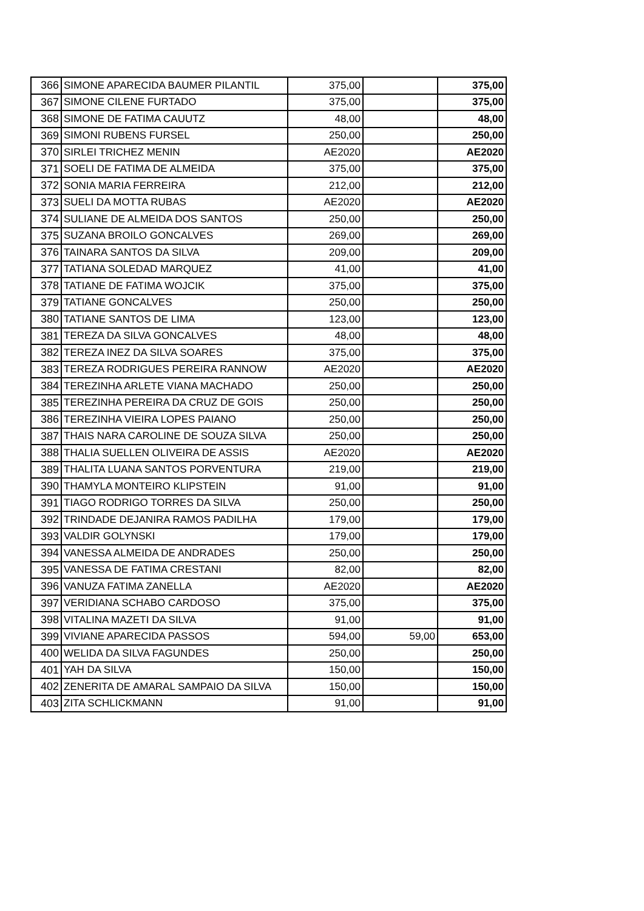| 366 | SIMONE APARECIDA BAUMER PILANTIL | 375,00 | | 375,00 |
| 367 | SIMONE CILENE FURTADO | 375,00 | | 375,00 |
| 368 | SIMONE DE FATIMA CAUUTZ | 48,00 | | 48,00 |
| 369 | SIMONI RUBENS FURSEL | 250,00 | | 250,00 |
| 370 | SIRLEI TRICHEZ MENIN | AE2020 | | AE2020 |
| 371 | SOELI DE FATIMA DE ALMEIDA | 375,00 | | 375,00 |
| 372 | SONIA MARIA FERREIRA | 212,00 | | 212,00 |
| 373 | SUELI DA MOTTA RUBAS | AE2020 | | AE2020 |
| 374 | SULIANE DE ALMEIDA DOS SANTOS | 250,00 | | 250,00 |
| 375 | SUZANA BROILO GONCALVES | 269,00 | | 269,00 |
| 376 | TAINARA SANTOS DA SILVA | 209,00 | | 209,00 |
| 377 | TATIANA SOLEDAD MARQUEZ | 41,00 | | 41,00 |
| 378 | TATIANE DE FATIMA WOJCIK | 375,00 | | 375,00 |
| 379 | TATIANE GONCALVES | 250,00 | | 250,00 |
| 380 | TATIANE SANTOS DE LIMA | 123,00 | | 123,00 |
| 381 | TEREZA DA SILVA GONCALVES | 48,00 | | 48,00 |
| 382 | TEREZA INEZ DA SILVA SOARES | 375,00 | | 375,00 |
| 383 | TEREZA RODRIGUES PEREIRA RANNOW | AE2020 | | AE2020 |
| 384 | TEREZINHA ARLETE VIANA MACHADO | 250,00 | | 250,00 |
| 385 | TEREZINHA PEREIRA DA CRUZ DE GOIS | 250,00 | | 250,00 |
| 386 | TEREZINHA VIEIRA LOPES PAIANO | 250,00 | | 250,00 |
| 387 | THAIS NARA CAROLINE DE SOUZA SILVA | 250,00 | | 250,00 |
| 388 | THALIA SUELLEN OLIVEIRA DE ASSIS | AE2020 | | AE2020 |
| 389 | THALITA LUANA SANTOS PORVENTURA | 219,00 | | 219,00 |
| 390 | THAMYLA MONTEIRO KLIPSTEIN | 91,00 | | 91,00 |
| 391 | TIAGO RODRIGO TORRES DA SILVA | 250,00 | | 250,00 |
| 392 | TRINDADE DEJANIRA RAMOS PADILHA | 179,00 | | 179,00 |
| 393 | VALDIR GOLYNSKI | 179,00 | | 179,00 |
| 394 | VANESSA ALMEIDA DE ANDRADES | 250,00 | | 250,00 |
| 395 | VANESSA DE FATIMA CRESTANI | 82,00 | | 82,00 |
| 396 | VANUZA FATIMA ZANELLA | AE2020 | | AE2020 |
| 397 | VERIDIANA SCHABO CARDOSO | 375,00 | | 375,00 |
| 398 | VITALINA MAZETI DA SILVA | 91,00 | | 91,00 |
| 399 | VIVIANE APARECIDA PASSOS | 594,00 | 59,00 | 653,00 |
| 400 | WELIDA DA SILVA FAGUNDES | 250,00 | | 250,00 |
| 401 | YAH DA SILVA | 150,00 | | 150,00 |
| 402 | ZENERITA DE AMARAL SAMPAIO DA SILVA | 150,00 | | 150,00 |
| 403 | ZITA SCHLICKMANN | 91,00 | | 91,00 |